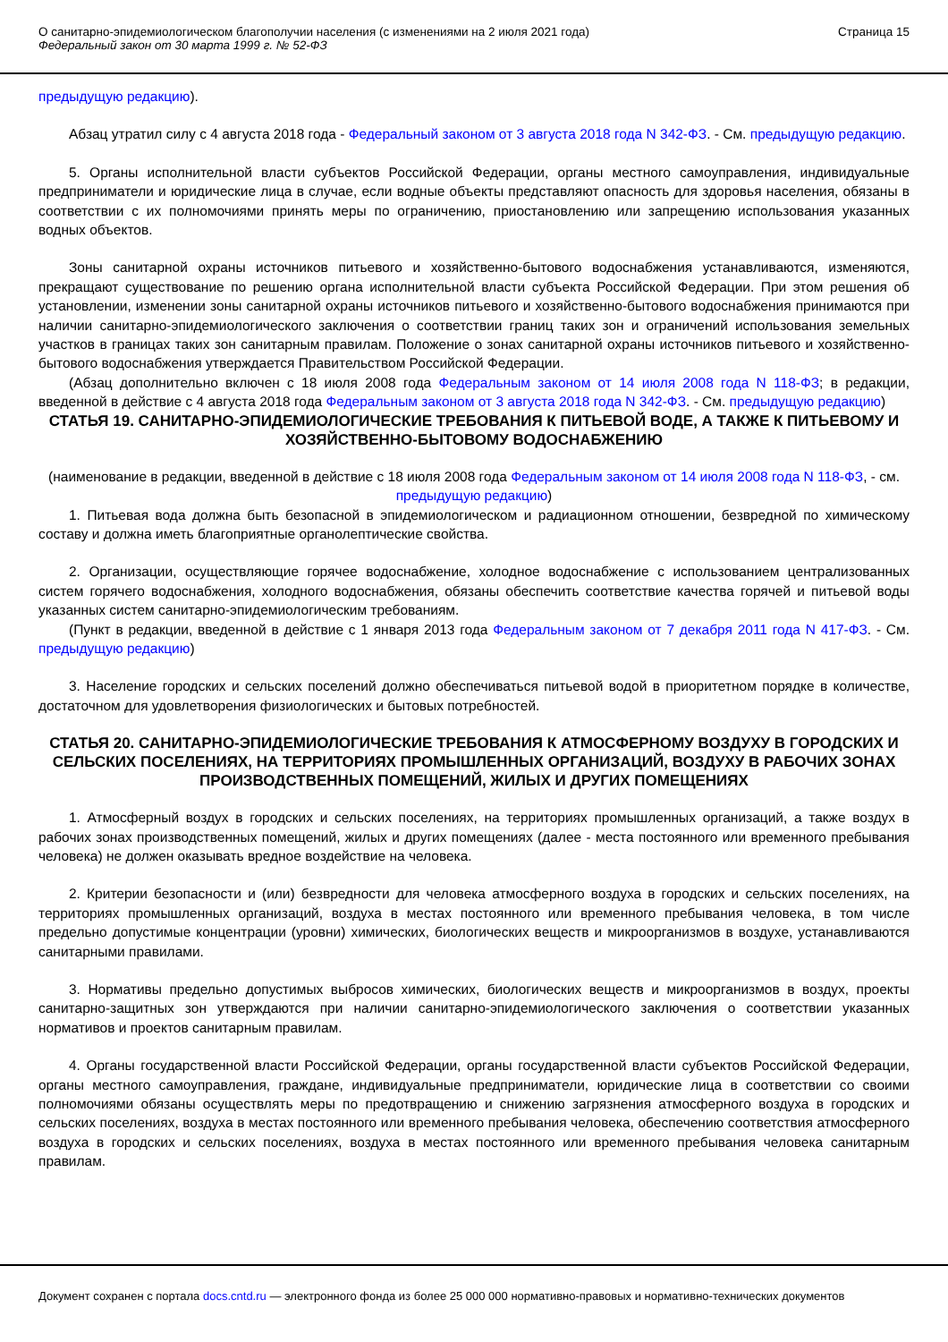О санитарно-эпидемиологическом благополучии населения (с изменениями на 2 июля 2021 года)
Федеральный закон от 30 марта 1999 г. № 52-ФЗ
Страница 15
предыдущую редакцию).
Абзац утратил силу с 4 августа 2018 года - Федеральный законом от 3 августа 2018 года N 342-ФЗ. - См. предыдущую редакцию.
5. Органы исполнительной власти субъектов Российской Федерации, органы местного самоуправления, индивидуальные предприниматели и юридические лица в случае, если водные объекты представляют опасность для здоровья населения, обязаны в соответствии с их полномочиями принять меры по ограничению, приостановлению или запрещению использования указанных водных объектов.
Зоны санитарной охраны источников питьевого и хозяйственно-бытового водоснабжения устанавливаются, изменяются, прекращают существование по решению органа исполнительной власти субъекта Российской Федерации. При этом решения об установлении, изменении зоны санитарной охраны источников питьевого и хозяйственно-бытового водоснабжения принимаются при наличии санитарно-эпидемиологического заключения о соответствии границ таких зон и ограничений использования земельных участков в границах таких зон санитарным правилам. Положение о зонах санитарной охраны источников питьевого и хозяйственно-бытового водоснабжения утверждается Правительством Российской Федерации.
(Абзац дополнительно включен с 18 июля 2008 года Федеральным законом от 14 июля 2008 года N 118-ФЗ; в редакции, введенной в действие с 4 августа 2018 года Федеральным законом от 3 августа 2018 года N 342-ФЗ. - См. предыдущую редакцию)
СТАТЬЯ 19. САНИТАРНО-ЭПИДЕМИОЛОГИЧЕСКИЕ ТРЕБОВАНИЯ К ПИТЬЕВОЙ ВОДЕ, А ТАКЖЕ К ПИТЬЕВОМУ И ХОЗЯЙСТВЕННО-БЫТОВОМУ ВОДОСНАБЖЕНИЮ
(наименование в редакции, введенной в действие с 18 июля 2008 года Федеральным законом от 14 июля 2008 года N 118-ФЗ, - см. предыдущую редакцию)
1. Питьевая вода должна быть безопасной в эпидемиологическом и радиационном отношении, безвредной по химическому составу и должна иметь благоприятные органолептические свойства.
2. Организации, осуществляющие горячее водоснабжение, холодное водоснабжение с использованием централизованных систем горячего водоснабжения, холодного водоснабжения, обязаны обеспечить соответствие качества горячей и питьевой воды указанных систем санитарно-эпидемиологическим требованиям.
(Пункт в редакции, введенной в действие с 1 января 2013 года Федеральным законом от 7 декабря 2011 года N 417-ФЗ. - См. предыдущую редакцию)
3. Население городских и сельских поселений должно обеспечиваться питьевой водой в приоритетном порядке в количестве, достаточном для удовлетворения физиологических и бытовых потребностей.
СТАТЬЯ 20. САНИТАРНО-ЭПИДЕМИОЛОГИЧЕСКИЕ ТРЕБОВАНИЯ К АТМОСФЕРНОМУ ВОЗДУХУ В ГОРОДСКИХ И СЕЛЬСКИХ ПОСЕЛЕНИЯХ, НА ТЕРРИТОРИЯХ ПРОМЫШЛЕННЫХ ОРГАНИЗАЦИЙ, ВОЗДУХУ В РАБОЧИХ ЗОНАХ ПРОИЗВОДСТВЕННЫХ ПОМЕЩЕНИЙ, ЖИЛЫХ И ДРУГИХ ПОМЕЩЕНИЯХ
1. Атмосферный воздух в городских и сельских поселениях, на территориях промышленных организаций, а также воздух в рабочих зонах производственных помещений, жилых и других помещениях (далее - места постоянного или временного пребывания человека) не должен оказывать вредное воздействие на человека.
2. Критерии безопасности и (или) безвредности для человека атмосферного воздуха в городских и сельских поселениях, на территориях промышленных организаций, воздуха в местах постоянного или временного пребывания человека, в том числе предельно допустимые концентрации (уровни) химических, биологических веществ и микроорганизмов в воздухе, устанавливаются санитарными правилами.
3. Нормативы предельно допустимых выбросов химических, биологических веществ и микроорганизмов в воздух, проекты санитарно-защитных зон утверждаются при наличии санитарно-эпидемиологического заключения о соответствии указанных нормативов и проектов санитарным правилам.
4. Органы государственной власти Российской Федерации, органы государственной власти субъектов Российской Федерации, органы местного самоуправления, граждане, индивидуальные предприниматели, юридические лица в соответствии со своими полномочиями обязаны осуществлять меры по предотвращению и снижению загрязнения атмосферного воздуха в городских и сельских поселениях, воздуха в местах постоянного или временного пребывания человека, обеспечению соответствия атмосферного воздуха в городских и сельских поселениях, воздуха в местах постоянного или временного пребывания человека санитарным правилам.
Документ сохранен с портала docs.cntd.ru — электронного фонда из более 25 000 000 нормативно-правовых и нормативно-технических документов